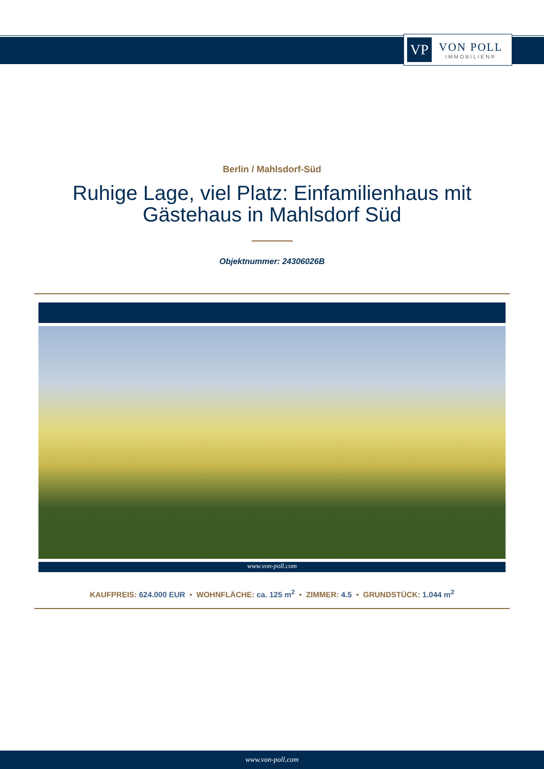VP
VON POLL
IMMOBILIEN®
Berlin / Mahlsdorf-Süd
Ruhige Lage, viel Platz: Einfamilienhaus mit Gästehaus in Mahlsdorf Süd
Objektnummer: 24306026B
www.von-poll.com
KAUFPREIS: 624.000 EUR • WOHNFLÄCHE: ca. 125 m<sup>2</sup> • ZIMMER: 4.5 • GRUNDSTÜCK: 1.044 m<sup>2</sup>
www.von-poll.com